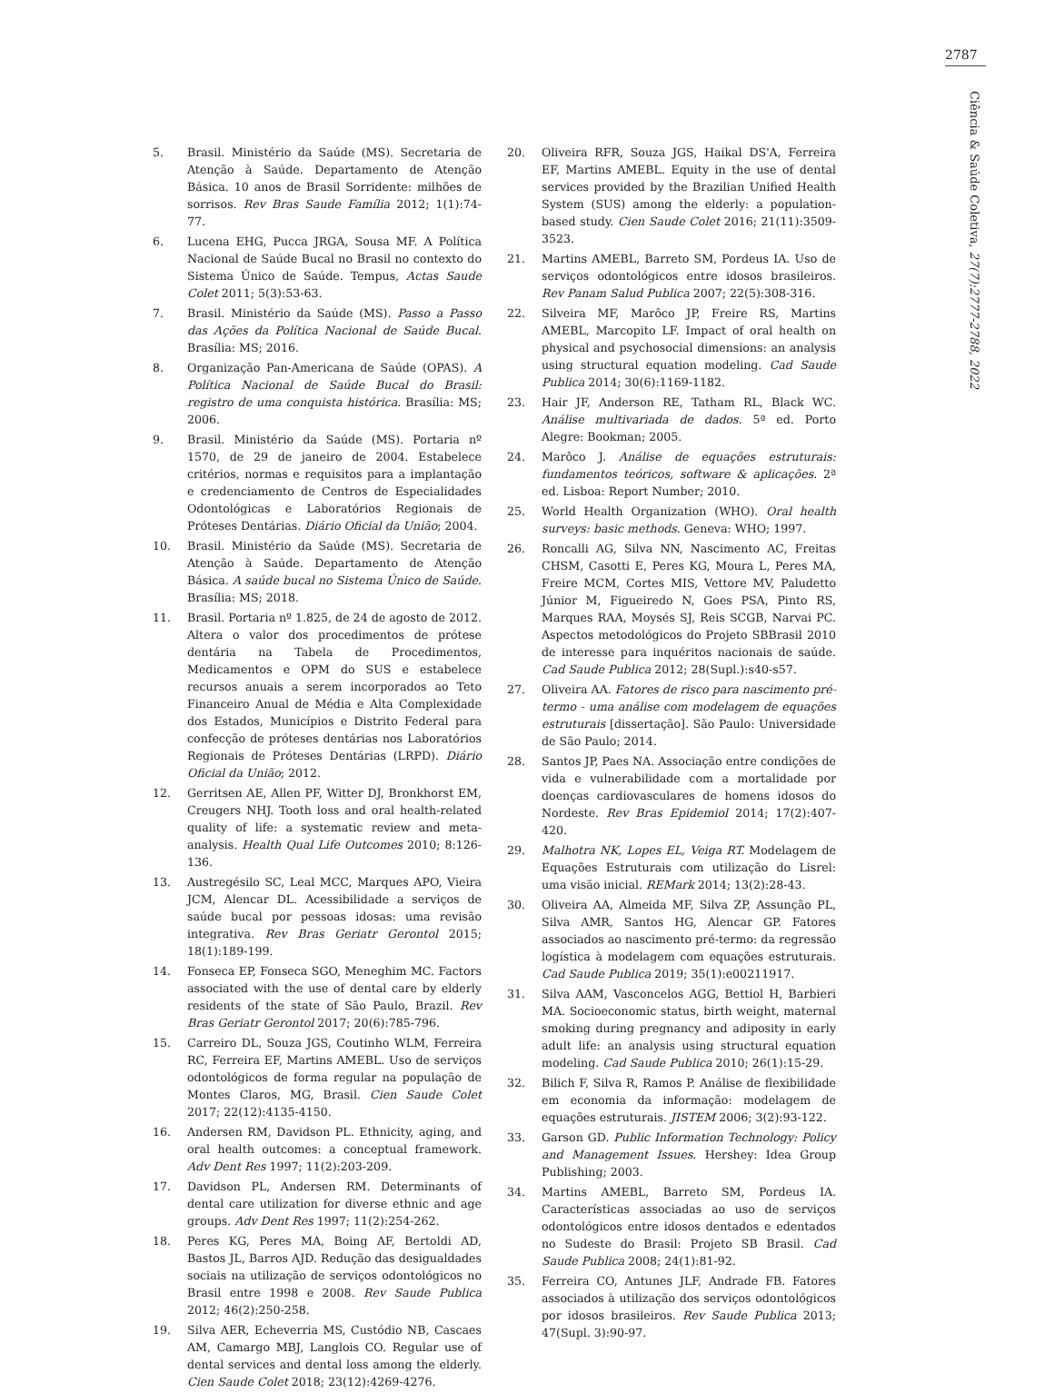2787
Ciência & Saúde Coletiva, 27(7):2777-2788, 2022
5. Brasil. Ministério da Saúde (MS). Secretaria de Atenção à Saúde. Departamento de Atenção Básica. 10 anos de Brasil Sorridente: milhões de sorrisos. Rev Bras Saude Família 2012; 1(1):74-77.
6. Lucena EHG, Pucca JRGA, Sousa MF. A Política Nacional de Saúde Bucal no Brasil no contexto do Sistema Único de Saúde. Tempus, Actas Saude Colet 2011; 5(3):53-63.
7. Brasil. Ministério da Saúde (MS). Passo a Passo das Ações da Política Nacional de Saúde Bucal. Brasília: MS; 2016.
8. Organização Pan-Americana de Saúde (OPAS). A Política Nacional de Saúde Bucal do Brasil: registro de uma conquista histórica. Brasília: MS; 2006.
9. Brasil. Ministério da Saúde (MS). Portaria nº 1570, de 29 de janeiro de 2004. Estabelece critérios, normas e requisitos para a implantação e credenciamento de Centros de Especialidades Odontológicas e Laboratórios Regionais de Próteses Dentárias. Diário Oficial da União; 2004.
10. Brasil. Ministério da Saúde (MS). Secretaria de Atenção à Saúde. Departamento de Atenção Básica. A saúde bucal no Sistema Único de Saúde. Brasília: MS; 2018.
11. Brasil. Portaria nº 1.825, de 24 de agosto de 2012. Altera o valor dos procedimentos de prótese dentária na Tabela de Procedimentos, Medicamentos e OPM do SUS e estabelece recursos anuais a serem incorporados ao Teto Financeiro Anual de Média e Alta Complexidade dos Estados, Municípios e Distrito Federal para confecção de próteses dentárias nos Laboratórios Regionais de Próteses Dentárias (LRPD). Diário Oficial da União; 2012.
12. Gerritsen AE, Allen PF, Witter DJ, Bronkhorst EM, Creugers NHJ. Tooth loss and oral health-related quality of life: a systematic review and meta-analysis. Health Qual Life Outcomes 2010; 8:126-136.
13. Austregésilo SC, Leal MCC, Marques APO, Vieira JCM, Alencar DL. Acessibilidade a serviços de saúde bucal por pessoas idosas: uma revisão integrativa. Rev Bras Geriatr Gerontol 2015; 18(1):189-199.
14. Fonseca EP, Fonseca SGO, Meneghim MC. Factors associated with the use of dental care by elderly residents of the state of São Paulo, Brazil. Rev Bras Geriatr Gerontol 2017; 20(6):785-796.
15. Carreiro DL, Souza JGS, Coutinho WLM, Ferreira RC, Ferreira EF, Martins AMEBL. Uso de serviços odontológicos de forma regular na população de Montes Claros, MG, Brasil. Cien Saude Colet 2017; 22(12):4135-4150.
16. Andersen RM, Davidson PL. Ethnicity, aging, and oral health outcomes: a conceptual framework. Adv Dent Res 1997; 11(2):203-209.
17. Davidson PL, Andersen RM. Determinants of dental care utilization for diverse ethnic and age groups. Adv Dent Res 1997; 11(2):254-262.
18. Peres KG, Peres MA, Boing AF, Bertoldi AD, Bastos JL, Barros AJD. Redução das desigualdades sociais na utilização de serviços odontológicos no Brasil entre 1998 e 2008. Rev Saude Publica 2012; 46(2):250-258.
19. Silva AER, Echeverria MS, Custódio NB, Cascaes AM, Camargo MBJ, Langlois CO. Regular use of dental services and dental loss among the elderly. Cien Saude Colet 2018; 23(12):4269-4276.
20. Oliveira RFR, Souza JGS, Haikal DS'A, Ferreira EF, Martins AMEBL. Equity in the use of dental services provided by the Brazilian Unified Health System (SUS) among the elderly: a population-based study. Cien Saude Colet 2016; 21(11):3509-3523.
21. Martins AMEBL, Barreto SM, Pordeus IA. Uso de serviços odontológicos entre idosos brasileiros. Rev Panam Salud Publica 2007; 22(5):308-316.
22. Silveira MF, Marôco JP, Freire RS, Martins AMEBL, Marcopito LF. Impact of oral health on physical and psychosocial dimensions: an analysis using structural equation modeling. Cad Saude Publica 2014; 30(6):1169-1182.
23. Hair JF, Anderson RE, Tatham RL, Black WC. Análise multivariada de dados. 5ª ed. Porto Alegre: Bookman; 2005.
24. Marôco J. Análise de equações estruturais: fundamentos teóricos, software & aplicações. 2ª ed. Lisboa: Report Number; 2010.
25. World Health Organization (WHO). Oral health surveys: basic methods. Geneva: WHO; 1997.
26. Roncalli AG, Silva NN, Nascimento AC, Freitas CHSM, Casotti E, Peres KG, Moura L, Peres MA, Freire MCM, Cortes MIS, Vettore MV, Paludetto Júnior M, Figueiredo N, Goes PSA, Pinto RS, Marques RAA, Moysés SJ, Reis SCGB, Narvai PC. Aspectos metodológicos do Projeto SBBrasil 2010 de interesse para inquéritos nacionais de saúde. Cad Saude Publica 2012; 28(Supl.):s40-s57.
27. Oliveira AA. Fatores de risco para nascimento pré-termo - uma análise com modelagem de equações estruturais [dissertação]. São Paulo: Universidade de São Paulo; 2014.
28. Santos JP, Paes NA. Associação entre condições de vida e vulnerabilidade com a mortalidade por doenças cardiovasculares de homens idosos do Nordeste. Rev Bras Epidemiol 2014; 17(2):407-420.
29. Malhotra NK, Lopes EL, Veiga RT. Modelagem de Equações Estruturais com utilização do Lisrel: uma visão inicial. REMark 2014; 13(2):28-43.
30. Oliveira AA, Almeida MF, Silva ZP, Assunção PL, Silva AMR, Santos HG, Alencar GP. Fatores associados ao nascimento pré-termo: da regressão logística à modelagem com equações estruturais. Cad Saude Publica 2019; 35(1):e00211917.
31. Silva AAM, Vasconcelos AGG, Bettiol H, Barbieri MA. Socioeconomic status, birth weight, maternal smoking during pregnancy and adiposity in early adult life: an analysis using structural equation modeling. Cad Saude Publica 2010; 26(1):15-29.
32. Bilich F, Silva R, Ramos P. Análise de flexibilidade em economia da informação: modelagem de equações estruturais. JISTEM 2006; 3(2):93-122.
33. Garson GD. Public Information Technology: Policy and Management Issues. Hershey: Idea Group Publishing; 2003.
34. Martins AMEBL, Barreto SM, Pordeus IA. Características associadas ao uso de serviços odontológicos entre idosos dentados e edentados no Sudeste do Brasil: Projeto SB Brasil. Cad Saude Publica 2008; 24(1):81-92.
35. Ferreira CO, Antunes JLF, Andrade FB. Fatores associados à utilização dos serviços odontológicos por idosos brasileiros. Rev Saude Publica 2013; 47(Supl. 3):90-97.